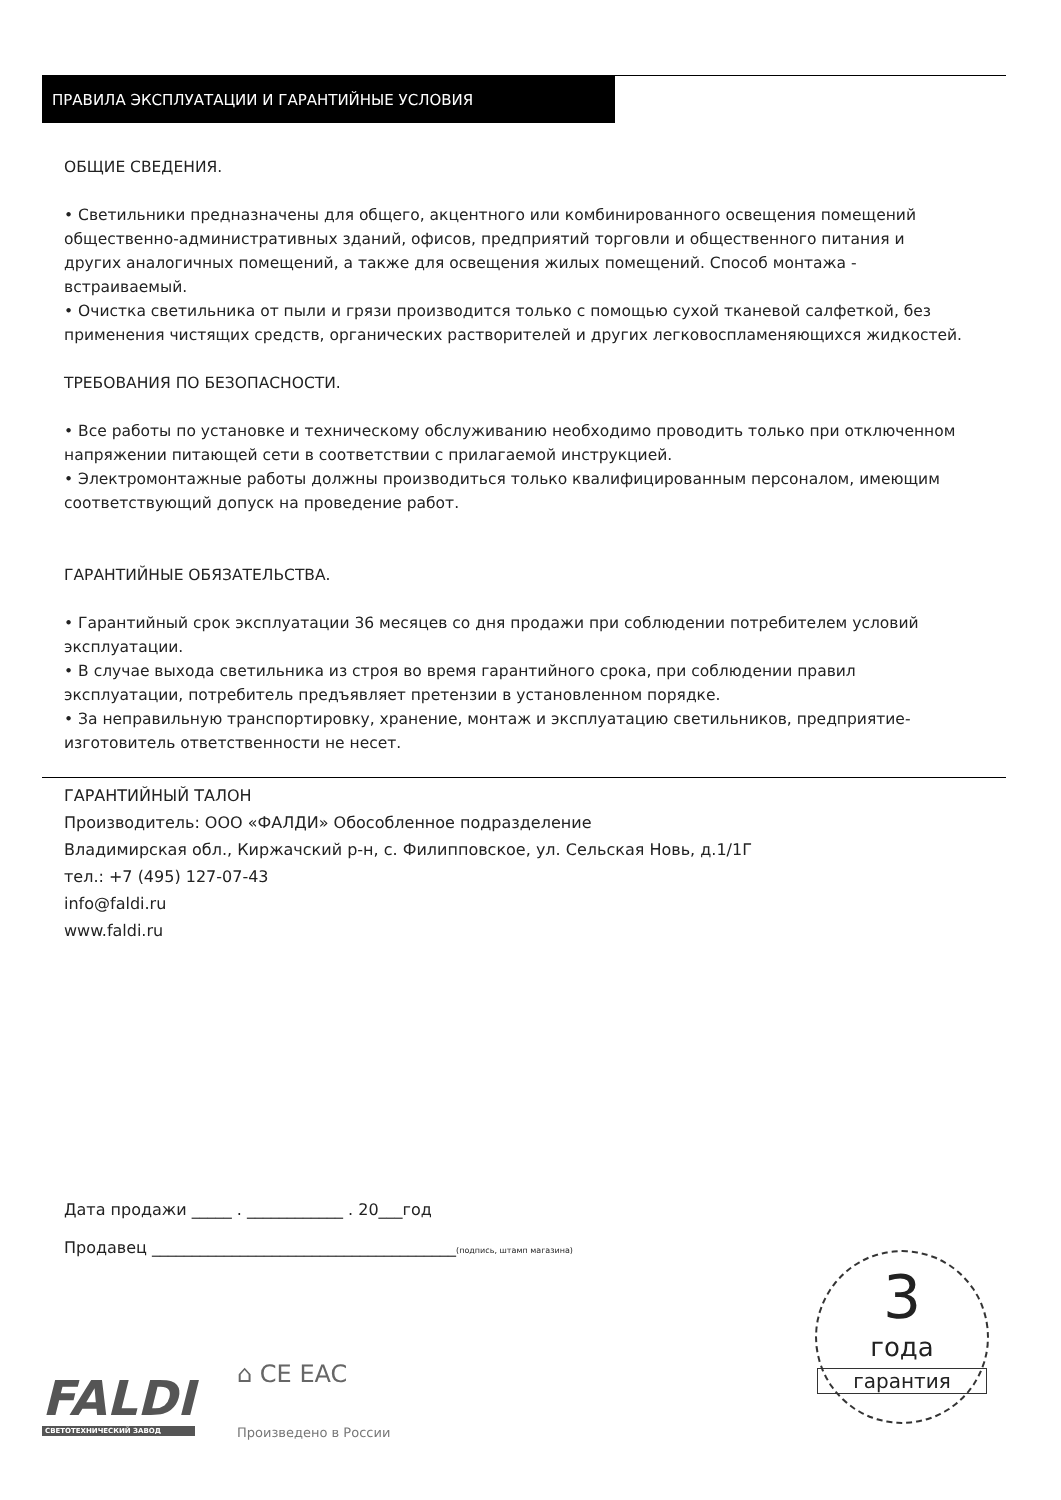ПРАВИЛА ЭКСПЛУАТАЦИИ И ГАРАНТИЙНЫЕ УСЛОВИЯ
ОБЩИЕ СВЕДЕНИЯ.
• Светильники предназначены для общего, акцентного или комбинированного освещения помещений общественно-административных зданий, офисов, предприятий торговли и общественного питания и других аналогичных помещений, а также для освещения жилых помещений. Способ монтажа - встраиваемый.
• Очистка светильника от пыли и грязи производится только с помощью сухой тканевой салфеткой, без применения чистящих средств, органических растворителей и других легковоспламеняющихся жидкостей.
ТРЕБОВАНИЯ ПО БЕЗОПАСНОСТИ.
• Все работы по установке и техническому обслуживанию необходимо проводить только при отключенном напряжении питающей сети в соответствии с прилагаемой инструкцией.
• Электромонтажные работы должны производиться только квалифицированным персоналом, имеющим соответствующий допуск на проведение работ.
ГАРАНТИЙНЫЕ ОБЯЗАТЕЛЬСТВА.
• Гарантийный срок эксплуатации 36 месяцев со дня продажи при соблюдении потребителем условий эксплуатации.
• В случае выхода светильника из строя во время гарантийного срока, при соблюдении правил эксплуатации, потребитель предъявляет претензии в установленном порядке.
• За неправильную транспортировку, хранение, монтаж и эксплуатацию светильников, предприятие-изготовитель ответственности не несет.
ГАРАНТИЙНЫЙ ТАЛОН
Производитель: ООО «ФАЛДИ» Обособленное подразделение
Владимирская обл., Киржачский р-н, с. Филипповское, ул. Сельская Новь, д.1/1Г
тел.: +7 (495) 127-07-43
info@faldi.ru
www.faldi.ru
Дата продажи _____ . ____________ . 20___год
Продавец ______________________________________(подпись, штамп магазина)
FALDI
СВЕТОТЕХНИЧЕСКИЙ ЗАВОД
⌂ CE EAC
Произведено в России
3
года
гарантия